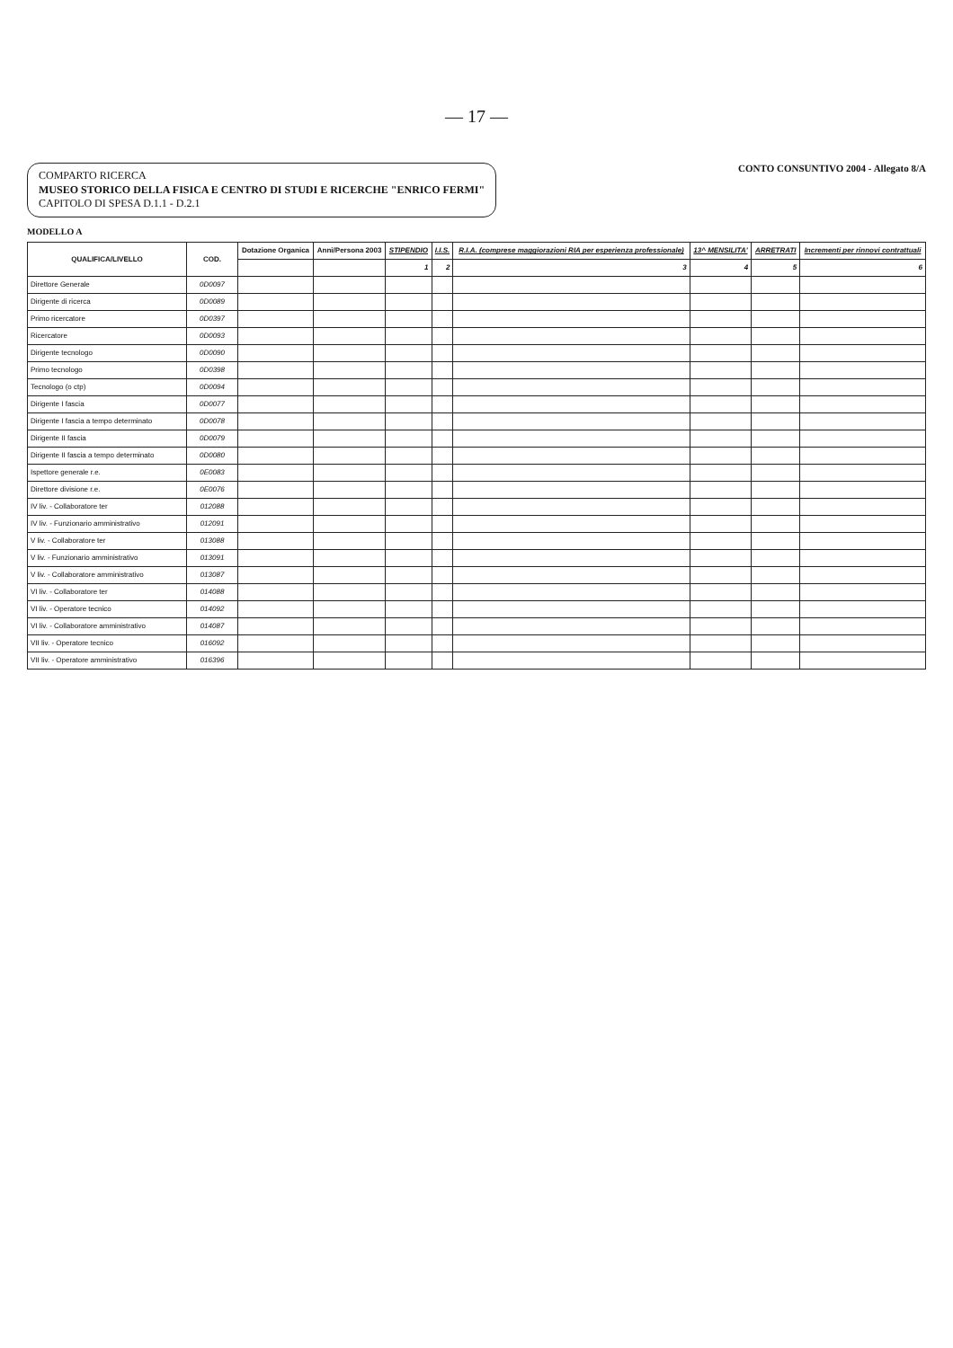— 17 —
COMPARTO RICERCA
MUSEO STORICO DELLA FISICA E CENTRO DI STUDI E RICERCHE "ENRICO FERMI"
CAPITOLO DI SPESA D.1.1 - D.2.1
CONTO CONSUNTIVO 2004 - Allegato 8/A
MODELLO A
| QUALIFICA/LIVELLO | COD. | Dotazione Organica | Anni/Persona 2003 | STIPENDIO | I.I.S. | R.I.A. (comprese maggiorazioni RIA per esperienza professionale) | 13^ MENSILITA' | ARRETRATI | Incrementi per rinnovi contrattuali |
| --- | --- | --- | --- | --- | --- | --- | --- | --- | --- |
| | | | | 1 | 2 | 3 | 4 | 5 | 6 |
| Direttore Generale | 0D0097 | | | | | | | | |
| Dirigente di ricerca | 0D0089 | | | | | | | | |
| Primo ricercatore | 0D0397 | | | | | | | | |
| Ricercatore | 0D0093 | | | | | | | | |
| Dirigente tecnologo | 0D0090 | | | | | | | | |
| Primo tecnologo | 0D0398 | | | | | | | | |
| Tecnologo (o ctp) | 0D0094 | | | | | | | | |
| Dirigente I fascia | 0D0077 | | | | | | | | |
| Dirigente I fascia a tempo determinato | 0D0078 | | | | | | | | |
| Dirigente II fascia | 0D0079 | | | | | | | | |
| Dirigente II fascia a tempo determinato | 0D0080 | | | | | | | | |
| Ispettore generale r.e. | 0E0083 | | | | | | | | |
| Direttore divisione r.e. | 0E0076 | | | | | | | | |
| IV liv. - Collaboratore ter | 012088 | | | | | | | | |
| IV liv. - Funzionario amministrativo | 012091 | | | | | | | | |
| V liv. - Collaboratore ter | 013088 | | | | | | | | |
| V liv. - Funzionario amministrativo | 013091 | | | | | | | | |
| V liv. - Collaboratore amministrativo | 013087 | | | | | | | | |
| VI liv. - Collaboratore ter | 014088 | | | | | | | | |
| VI liv. - Operatore tecnico | 014092 | | | | | | | | |
| VI liv. - Collaboratore amministrativo | 014087 | | | | | | | | |
| VII liv. - Operatore tecnico | 016092 | | | | | | | | |
| VII liv. - Operatore amministrativo | 016396 | | | | | | | | |